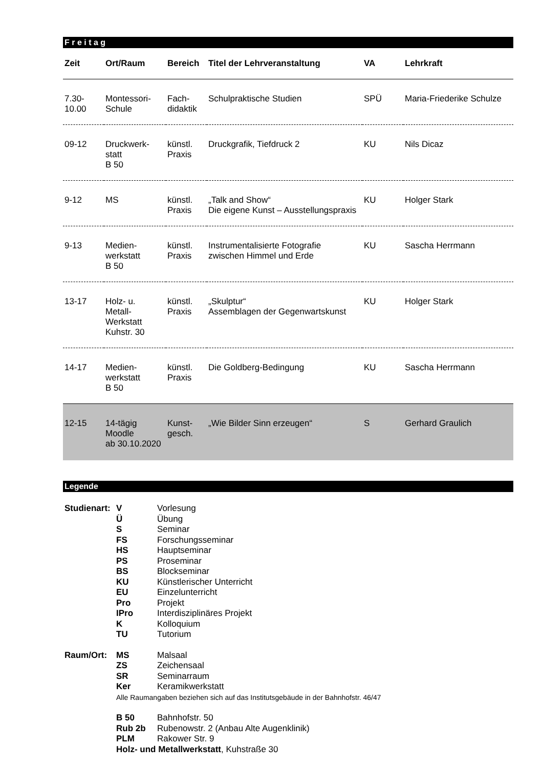F r e i t a g
| Zeit | Ort/Raum | Bereich | Titel der Lehrveranstaltung | VA | Lehrkraft |
| --- | --- | --- | --- | --- | --- |
| 7.30- 10.00 | Montessori- Schule | Fach- didaktik | Schulpraktische Studien | SPÜ | Maria-Friederike Schulze |
| 09-12 | Druckwerk- statt B 50 | künstl. Praxis | Druckgrafik, Tiefdruck 2 | KU | Nils Dicaz |
| 9-12 | MS | künstl. Praxis | „Talk and Show“ Die eigene Kunst – Ausstellungspraxis | KU | Holger Stark |
| 9-13 | Medien- werkstatt B 50 | künstl. Praxis | Instrumentalisierte Fotografie zwischen Himmel und Erde | KU | Sascha Herrmann |
| 13-17 | Holz- u. Metall- Werkstatt Kuhstr. 30 | künstl. Praxis | „Skulptur“ Assemblagen der Gegenwartskunst | KU | Holger Stark |
| 14-17 | Medien- werkstatt B 50 | künstl. Praxis | Die Goldberg-Bedingung | KU | Sascha Herrmann |
| 12-15 | 14-tägig Moodle ab 30.10.2020 | Kunst- gesch. | „Wie Bilder Sinn erzeugen“ | S | Gerhard Graulich |
Legende
| Studienart: | V | Vorlesung |
| | Ü | Übung |
| | S | Seminar |
| | FS | Forschungsseminar |
| | HS | Hauptseminar |
| | PS | Proseminar |
| | BS | Blockseminar |
| | KU | Künstlerischer Unterricht |
| | EU | Einzelunterricht |
| | Pro | Projekt |
| | IPro | Interdisziplinäres Projekt |
| | K | Kolloquium |
| | TU | Tutorium |
| Raum/Ort: | MS | Malsaal |
| | ZS | Zeichensaal |
| | SR | Seminarraum |
| | Ker | Keramikwerkstatt |
| | Alle Raumangaben beziehen sich auf das Institutsgebäude in der Bahnhofstr. 46/47 | |
| | B 50 | Bahnhofstr. 50 |
| | Rub 2b | Rubenowstr. 2 (Anbau Alte Augenklinik) |
| | PLM | Rakower Str. 9 |
| | Holz- und Metallwerkstatt , Kuhstraße 30 | |